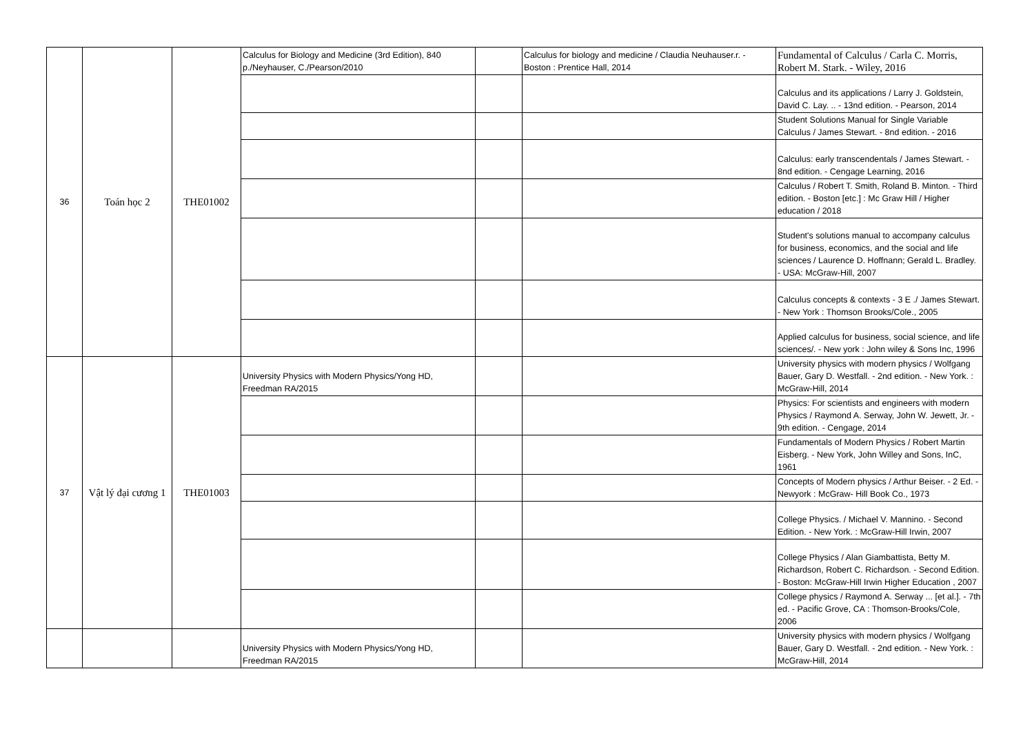| 36 | Toán học 2 | THE01002 | Calculus for Biology and Medicine (3rd Edition), 840 p./Neyhauser, C./Pearson/2010 | | Calculus for biology and medicine / Claudia Neuhauser.r. - Boston : Prentice Hall, 2014 | Fundamental of Calculus / Carla C. Morris, Robert M. Stark. - Wiley, 2016 |
| | | | | | | Calculus and its applications / Larry J. Goldstein, David C. Lay. .. - 13nd edition. - Pearson, 2014 |
| | | | | | | Student Solutions Manual for Single Variable Calculus / James Stewart. - 8nd edition. - 2016 |
| | | | | | | Calculus: early transcendentals / James Stewart. - 8nd edition. - Cengage Learning, 2016 |
| | | | | | | Calculus / Robert T. Smith, Roland B. Minton. - Third edition. - Boston [etc.] : Mc Graw Hill / Higher education / 2018 |
| | | | | | | Student's solutions manual to accompany calculus for business, economics, and the social and life sciences / Laurence D. Hoffnann; Gerald L. Bradley. - USA: McGraw-Hill, 2007 |
| | | | | | | Calculus concepts & contexts - 3 E ./ James Stewart. - New York : Thomson Brooks/Cole., 2005 |
| | | | | | | Applied calculus for business, social science, and life sciences/. - New york : John wiley & Sons Inc, 1996 |
| 37 | Vật lý đại cương 1 | THE01003 | University Physics with Modern Physics/Yong HD, Freedman RA/2015 | | | University physics with modern physics / Wolfgang Bauer, Gary D. Westfall. - 2nd edition. - New York. : McGraw-Hill, 2014 |
| | | | | | | Physics: For scientists and engineers with modern Physics / Raymond A. Serway, John W. Jewett, Jr. - 9th edition. - Cengage, 2014 |
| | | | | | | Fundamentals of Modern Physics / Robert Martin Eisberg. - New York, John Willey and Sons, InC, 1961 |
| | | | | | | Concepts of Modern physics / Arthur Beiser. - 2 Ed. - Newyork : McGraw- Hill Book Co., 1973 |
| | | | | | | College Physics. / Michael V. Mannino. - Second Edition. - New York. : McGraw-Hill Irwin, 2007 |
| | | | | | | College Physics / Alan Giambattista, Betty M. Richardson, Robert C. Richardson. - Second Edition. - Boston: McGraw-Hill Irwin Higher Education , 2007 |
| | | | | | | College physics / Raymond A. Serway ... [et al.]. - 7th ed. - Pacific Grove, CA : Thomson-Brooks/Cole, 2006 |
| | | | University Physics with Modern Physics/Yong HD, Freedman RA/2015 | | | University physics with modern physics / Wolfgang Bauer, Gary D. Westfall. - 2nd edition. - New York. : McGraw-Hill, 2014 |